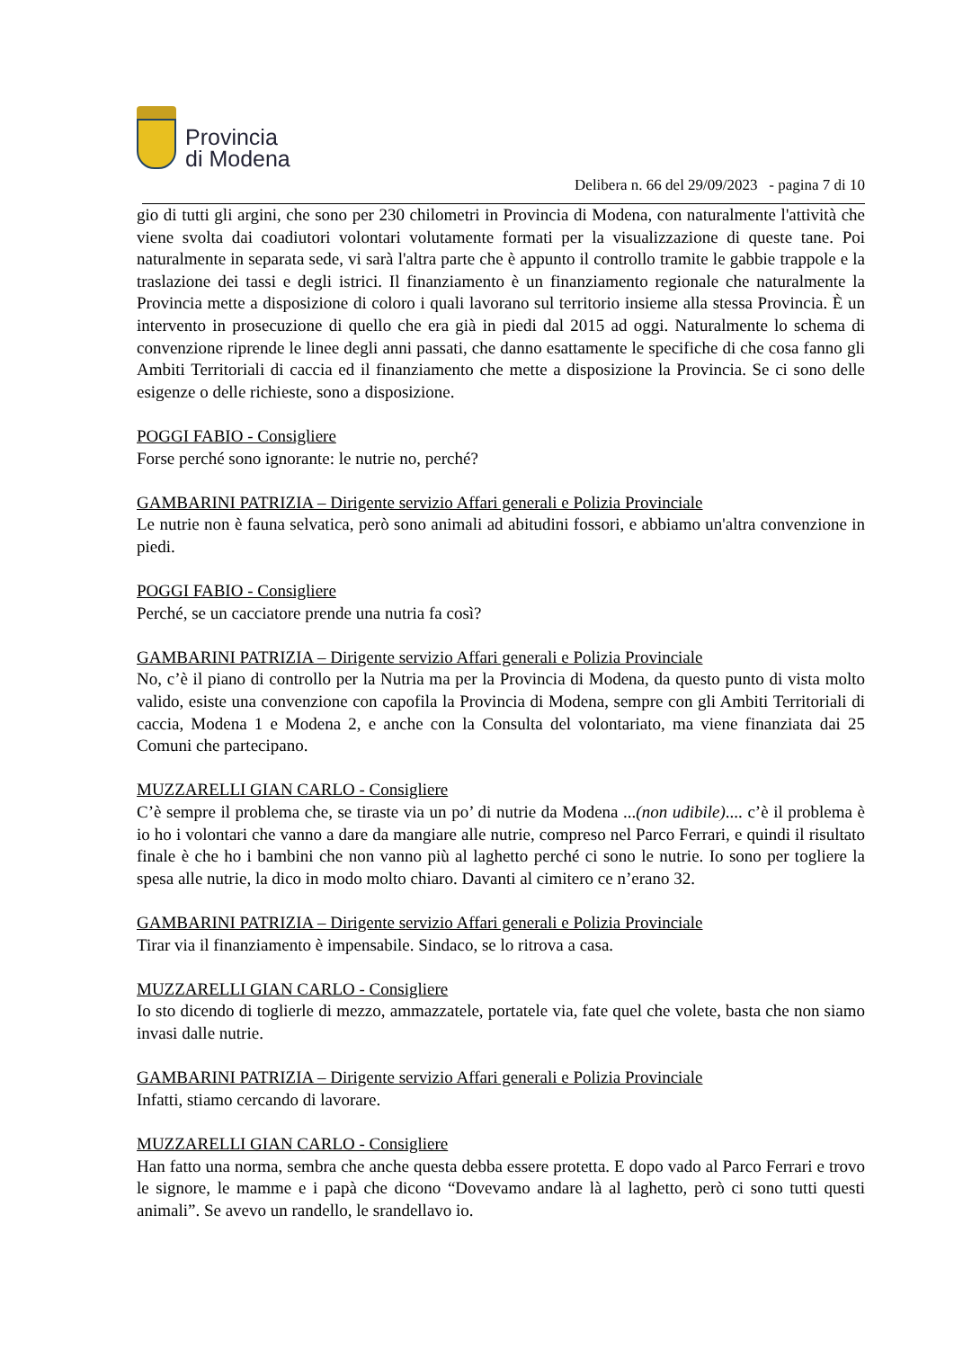Provincia
di Modena
Delibera n. 66 del 29/09/2023 - pagina 7 di 10
gio di tutti gli argini, che sono per 230 chilometri in Provincia di Modena, con naturalmente l'attività che viene svolta dai coadiutori volontari volutamente formati per la visualizzazione di queste tane. Poi naturalmente in separata sede, vi sarà l'altra parte che è appunto il controllo tramite le gabbie trappole e la traslazione dei tassi e degli istrici. Il finanziamento è un finanziamento regionale che naturalmente la Provincia mette a disposizione di coloro i quali lavorano sul territorio insieme alla stessa Provincia. È un intervento in prosecuzione di quello che era già in piedi dal 2015 ad oggi. Naturalmente lo schema di convenzione riprende le linee degli anni passati, che danno esattamente le specifiche di che cosa fanno gli Ambiti Territoriali di caccia ed il finanziamento che mette a disposizione la Provincia. Se ci sono delle esigenze o delle richieste, sono a disposizione.
POGGI FABIO - Consigliere
Forse perché sono ignorante: le nutrie no, perché?
GAMBARINI PATRIZIA – Dirigente servizio Affari generali e Polizia Provinciale
Le nutrie non è fauna selvatica, però sono animali ad abitudini fossori, e abbiamo un'altra convenzione in piedi.
POGGI FABIO - Consigliere
Perché, se un cacciatore prende una nutria fa così?
GAMBARINI PATRIZIA – Dirigente servizio Affari generali e Polizia Provinciale
No, c’è il piano di controllo per la Nutria ma per la Provincia di Modena, da questo punto di vista molto valido, esiste una convenzione con capofila la Provincia di Modena, sempre con gli Ambiti Territoriali di caccia, Modena 1 e Modena 2, e anche con la Consulta del volontariato, ma viene finanziata dai 25 Comuni che partecipano.
MUZZARELLI GIAN CARLO - Consigliere
C’è sempre il problema che, se tiraste via un po’ di nutrie da Modena ...(non udibile).... c’è il problema è io ho i volontari che vanno a dare da mangiare alle nutrie, compreso nel Parco Ferrari, e quindi il risultato finale è che ho i bambini che non vanno più al laghetto perché ci sono le nutrie. Io sono per togliere la spesa alle nutrie, la dico in modo molto chiaro. Davanti al cimitero ce n’erano 32.
GAMBARINI PATRIZIA – Dirigente servizio Affari generali e Polizia Provinciale
Tirar via il finanziamento è impensabile. Sindaco, se lo ritrova a casa.
MUZZARELLI GIAN CARLO - Consigliere
Io sto dicendo di toglierle di mezzo, ammazzatele, portatele via, fate quel che volete, basta che non siamo invasi dalle nutrie.
GAMBARINI PATRIZIA – Dirigente servizio Affari generali e Polizia Provinciale
Infatti, stiamo cercando di lavorare.
MUZZARELLI GIAN CARLO - Consigliere
Han fatto una norma, sembra che anche questa debba essere protetta. E dopo vado al Parco Ferrari e trovo le signore, le mamme e i papà che dicono “Dovevamo andare là al laghetto, però ci sono tutti questi animali”. Se avevo un randello, le srandellavo io.